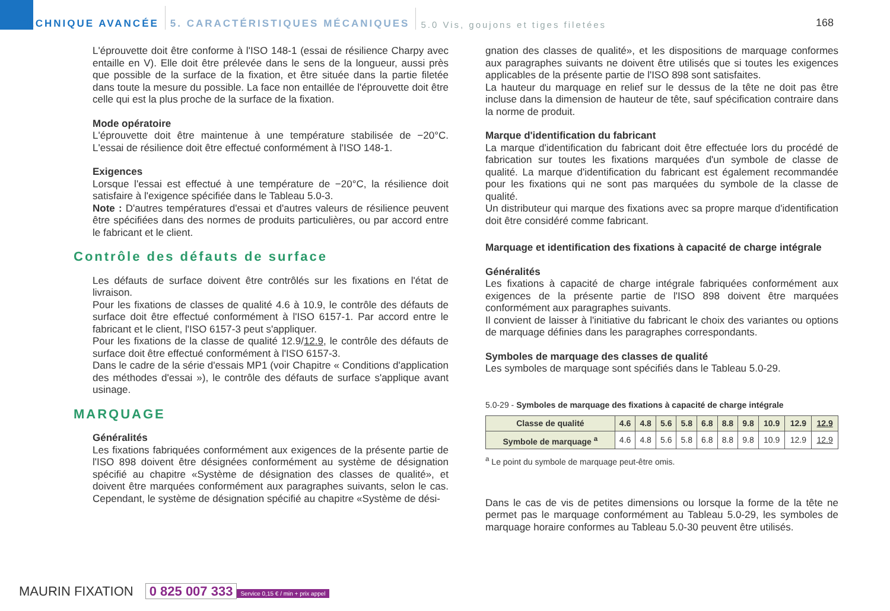TECHNIQUE AVANCÉE 5. CARACTÉRISTIQUES MÉCANIQUES 5.0 Vis, goujons et tiges filetées
168
L'éprouvette doit être conforme à l'ISO 148-1 (essai de résilience Charpy avec entaille en V). Elle doit être prélevée dans le sens de la longueur, aussi près que possible de la surface de la fixation, et être située dans la partie filetée dans toute la mesure du possible. La face non entaillée de l'éprouvette doit être celle qui est la plus proche de la surface de la fixation.
Mode opératoire
L'éprouvette doit être maintenue à une température stabilisée de −20°C. L'essai de résilience doit être effectué conformément à l'ISO 148-1.
Exigences
Lorsque l'essai est effectué à une température de −20°C, la résilience doit satisfaire à l'exigence spécifiée dans le Tableau 5.0-3.
Note : D'autres températures d'essai et d'autres valeurs de résilience peuvent être spécifiées dans des normes de produits particulières, ou par accord entre le fabricant et le client.
Contrôle des défauts de surface
Les défauts de surface doivent être contrôlés sur les fixations en l'état de livraison.
Pour les fixations de classes de qualité 4.6 à 10.9, le contrôle des défauts de surface doit être effectué conformément à l'ISO 6157-1. Par accord entre le fabricant et le client, l'ISO 6157-3 peut s'appliquer.
Pour les fixations de la classe de qualité 12.9/12.9, le contrôle des défauts de surface doit être effectué conformément à l'ISO 6157-3.
Dans le cadre de la série d'essais MP1 (voir Chapitre « Conditions d'application des méthodes d'essai »), le contrôle des défauts de surface s'applique avant usinage.
MARQUAGE
Généralités
Les fixations fabriquées conformément aux exigences de la présente partie de l'ISO 898 doivent être désignées conformément au système de désignation spécifié au chapitre «Système de désignation des classes de qualité», et doivent être marquées conformément aux paragraphes suivants, selon le cas. Cependant, le système de désignation spécifié au chapitre «Système de dési-
gnation des classes de qualité», et les dispositions de marquage conformes aux paragraphes suivants ne doivent être utilisés que si toutes les exigences applicables de la présente partie de l'ISO 898 sont satisfaites.
La hauteur du marquage en relief sur le dessus de la tête ne doit pas être incluse dans la dimension de hauteur de tête, sauf spécification contraire dans la norme de produit.
Marque d'identification du fabricant
La marque d'identification du fabricant doit être effectuée lors du procédé de fabrication sur toutes les fixations marquées d'un symbole de classe de qualité. La marque d'identification du fabricant est également recommandée pour les fixations qui ne sont pas marquées du symbole de la classe de qualité.
Un distributeur qui marque des fixations avec sa propre marque d'identification doit être considéré comme fabricant.
Marquage et identification des fixations à capacité de charge intégrale
Généralités
Les fixations à capacité de charge intégrale fabriquées conformément aux exigences de la présente partie de l'ISO 898 doivent être marquées conformément aux paragraphes suivants.
Il convient de laisser à l'initiative du fabricant le choix des variantes ou options de marquage définies dans les paragraphes correspondants.
Symboles de marquage des classes de qualité
Les symboles de marquage sont spécifiés dans le Tableau 5.0-29.
5.0-29 - Symboles de marquage des fixations à capacité de charge intégrale
| Classe de qualité | 4.6 | 4.8 | 5.6 | 5.8 | 6.8 | 8.8 | 9.8 | 10.9 | 12.9 | 12.9 |
| --- | --- | --- | --- | --- | --- | --- | --- | --- | --- | --- |
| Symbole de marquage <sup>a</sup> | 4.6 | 4.8 | 5.6 | 5.8 | 6.8 | 8.8 | 9.8 | 10.9 | 12.9 | 12.9 |
<sup>a</sup> Le point du symbole de marquage peut-être omis.
Dans le cas de vis de petites dimensions ou lorsque la forme de la tête ne permet pas le marquage conformément au Tableau 5.0-29, les symboles de marquage horaire conformes au Tableau 5.0-30 peuvent être utilisés.
MAURIN FIXATION 0 825 007 333 Service 0,15 € / min + prix appel